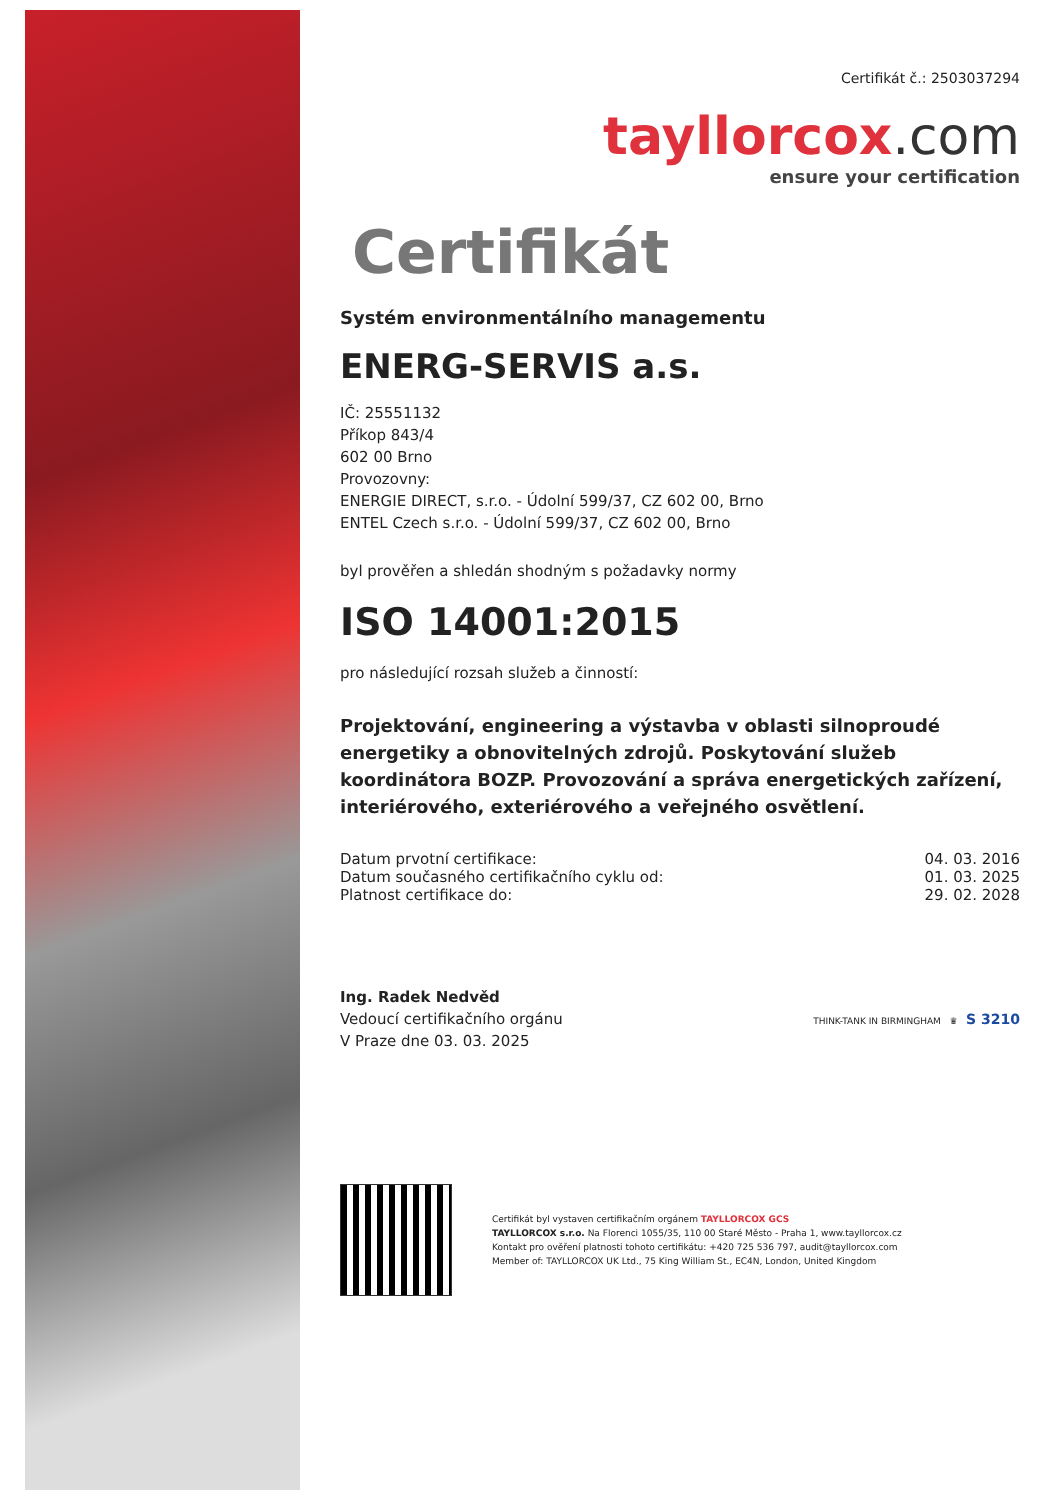Certifikát č.: 2503037294
tayllorcox.com
ensure your certification
Certifikát
Systém environmentálního managementu
ENERG-SERVIS a.s.
IČ: 25551132
Příkop 843/4
602 00 Brno
Provozovny:
ENERGIE DIRECT, s.r.o. - Údolní 599/37, CZ 602 00, Brno
ENTEL Czech s.r.o. - Údolní 599/37, CZ 602 00, Brno
byl prověřen a shledán shodným s požadavky normy
ISO 14001:2015
pro následující rozsah služeb a činností:
Projektování, engineering a výstavba v oblasti silnoproudé energetiky a obnovitelných zdrojů. Poskytování služeb koordinátora BOZP. Provozování a správa energetických zařízení, interiérového, exteriérového a veřejného osvětlení.
Datum prvotní certifikace: 04. 03. 2016
Datum současného certifikačního cyklu od: 01. 03. 2025
Platnost certifikace do: 29. 02. 2028
Ing. Radek Nedvěd
Vedoucí certifikačního orgánu
V Praze dne 03. 03. 2025
THINK-TANK IN BIRMINGHAM ♛ S 3210
Certifikát byl vystaven certifikačním orgánem TAYLLORCOX GCS
TAYLLORCOX s.r.o. Na Florenci 1055/35, 110 00 Staré Město - Praha 1, www.tayllorcox.cz
Kontakt pro ověření platnosti tohoto certifikátu: +420 725 536 797, audit@tayllorcox.com
Member of: TAYLLORCOX UK Ltd., 75 King William St., EC4N, London, United Kingdom